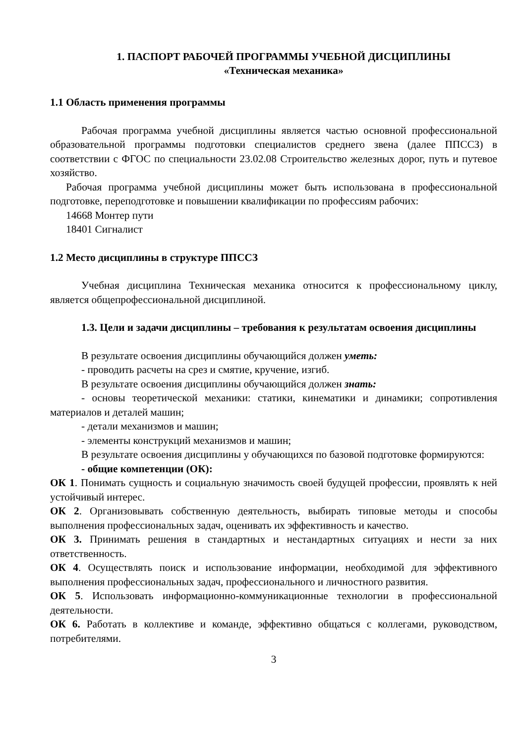1. ПАСПОРТ РАБОЧЕЙ ПРОГРАММЫ УЧЕБНОЙ ДИСЦИПЛИНЫ
«Техническая механика»
1.1 Область применения программы
Рабочая программа учебной дисциплины является частью основной профессиональной образовательной программы подготовки специалистов среднего звена (далее ППССЗ) в соответствии с ФГОС по специальности 23.02.08 Строительство железных дорог, путь и путевое хозяйство.
Рабочая программа учебной дисциплины может быть использована в профессиональной подготовке, переподготовке и повышении квалификации по профессиям рабочих:
14668 Монтер пути
18401 Сигналист
1.2 Место дисциплины в структуре ППССЗ
Учебная дисциплина Техническая механика относится к профессиональному циклу, является общепрофессиональной дисциплиной.
1.3. Цели и задачи дисциплины – требования к результатам освоения дисциплины
В результате освоения дисциплины обучающийся должен уметь:
- проводить расчеты на срез и смятие, кручение, изгиб.
В результате освоения дисциплины обучающийся должен знать:
- основы теоретической механики: статики, кинематики и динамики; сопротивления материалов и деталей машин;
- детали механизмов и машин;
- элементы конструкций механизмов и машин;
В результате освоения дисциплины у обучающихся по базовой подготовке формируются:
- общие компетенции (ОК):
ОК 1. Понимать сущность и социальную значимость своей будущей профессии, проявлять к ней устойчивый интерес.
ОК 2. Организовывать собственную деятельность, выбирать типовые методы и способы выполнения профессиональных задач, оценивать их эффективность и качество.
ОК 3. Принимать решения в стандартных и нестандартных ситуациях и нести за них ответственность.
ОК 4. Осуществлять поиск и использование информации, необходимой для эффективного выполнения профессиональных задач, профессионального и личностного развития.
ОК 5. Использовать информационно-коммуникационные технологии в профессиональной деятельности.
ОК 6. Работать в коллективе и команде, эффективно общаться с коллегами, руководством, потребителями.
3